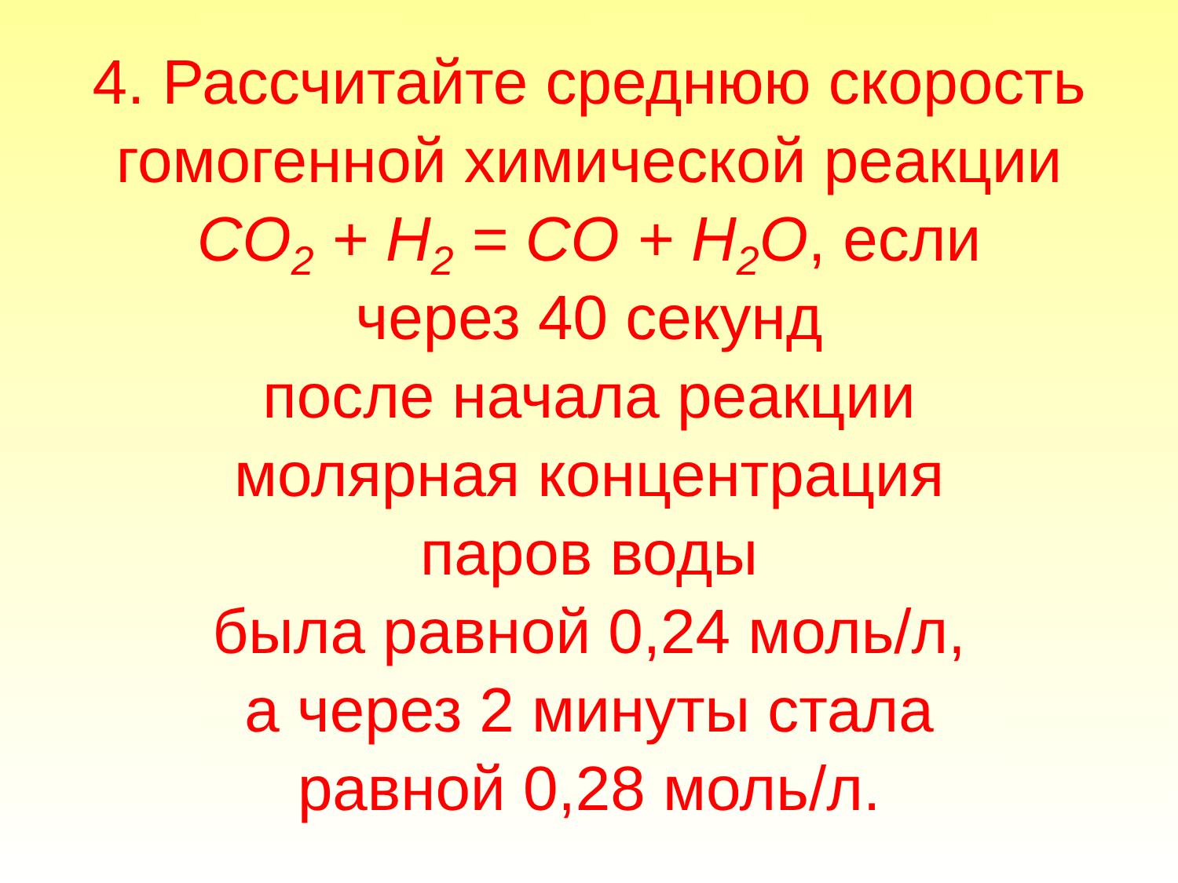4. Рассчитайте среднюю скорость
гомогенной химической реакции
CO<sub>2</sub> + H<sub>2</sub> = CO + H<sub>2</sub>O, если
через 40 секунд
после начала реакции
молярная концентрация
паров воды
была равной 0,24 моль/л,
а через 2 минуты стала
равной 0,28 моль/л.